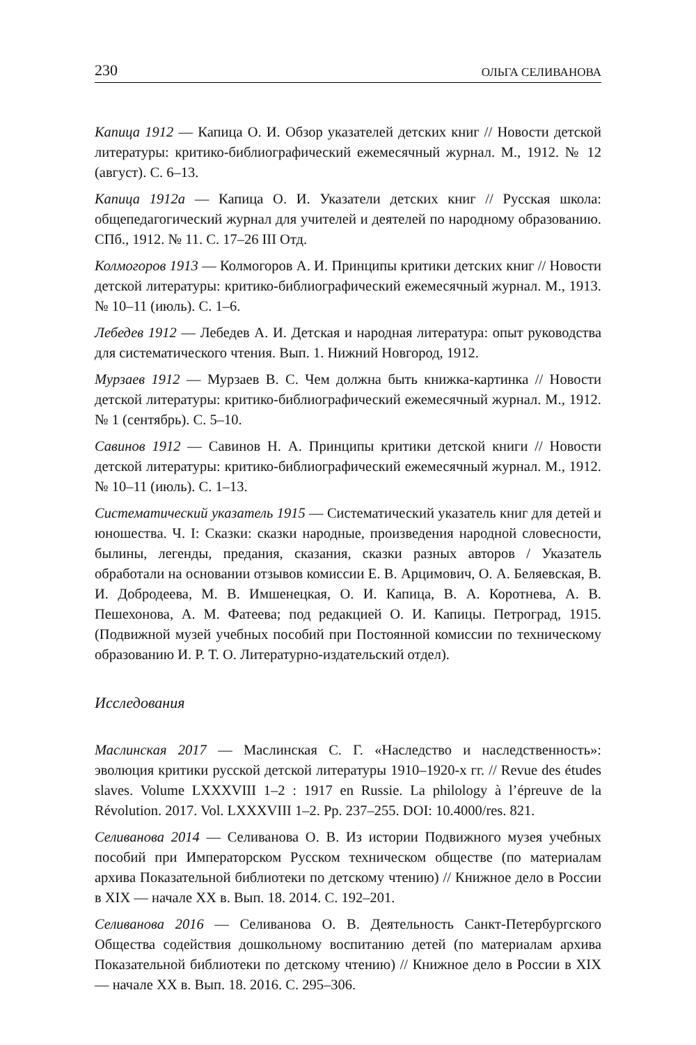230 ОЛЬГА СЕЛИВАНОВА
Капица 1912 — Капица О. И. Обзор указателей детских книг // Новости детской литературы: критико-библиографический ежемесячный журнал. М., 1912. № 12 (август). С. 6–13.
Капица 1912а — Капица О. И. Указатели детских книг // Русская школа: общепедагогический журнал для учителей и деятелей по народному образованию. СПб., 1912. № 11. С. 17–26 III Отд.
Колмогоров 1913 — Колмогоров А. И. Принципы критики детских книг // Новости детской литературы: критико-библиографический ежемесячный журнал. М., 1913. № 10–11 (июль). С. 1–6.
Лебедев 1912 — Лебедев А. И. Детская и народная литература: опыт руководства для систематического чтения. Вып. 1. Нижний Новгород, 1912.
Мурзаев 1912 — Мурзаев В. С. Чем должна быть книжка-картинка // Новости детской литературы: критико-библиографический ежемесячный журнал. М., 1912. № 1 (сентябрь). С. 5–10.
Савинов 1912 — Савинов Н. А. Принципы критики детской книги // Новости детской литературы: критико-библиографический ежемесячный журнал. М., 1912. № 10–11 (июль). С. 1–13.
Систематический указатель 1915 — Систематический указатель книг для детей и юношества. Ч. I: Сказки: сказки народные, произведения народной словесности, былины, легенды, предания, сказания, сказки разных авторов / Указатель обработали на основании отзывов комиссии Е. В. Арцимович, О. А. Беляевская, В. И. Добродеева, М. В. Имшенецкая, О. И. Капица, В. А. Коротнева, А. В. Пешехонова, А. М. Фатеева; под редакцией О. И. Капицы. Петроград, 1915. (Подвижной музей учебных пособий при Постоянной комиссии по техническому образованию И. Р. Т. О. Литературно-издательский отдел).
Исследования
Маслинская 2017 — Маслинская С. Г. «Наследство и наследственность»: эволюция критики русской детской литературы 1910–1920-х гг. // Revue des études slaves. Volume LXXXVIII 1–2 : 1917 en Russie. La philology à l’épreuve de la Révolution. 2017. Vol. LXXXVIII 1–2. Pp. 237–255. DOI: 10.4000/res. 821.
Селиванова 2014 — Селиванова О. В. Из истории Подвижного музея учебных пособий при Императорском Русском техническом обществе (по материалам архива Показательной библиотеки по детскому чтению) // Книжное дело в России в XIX — начале XX в. Вып. 18. 2014. С. 192–201.
Селиванова 2016 — Селиванова О. В. Деятельность Санкт-Петербургского Общества содействия дошкольному воспитанию детей (по материалам архива Показательной библиотеки по детскому чтению) // Книжное дело в России в XIX — начале XX в. Вып. 18. 2016. С. 295–306.